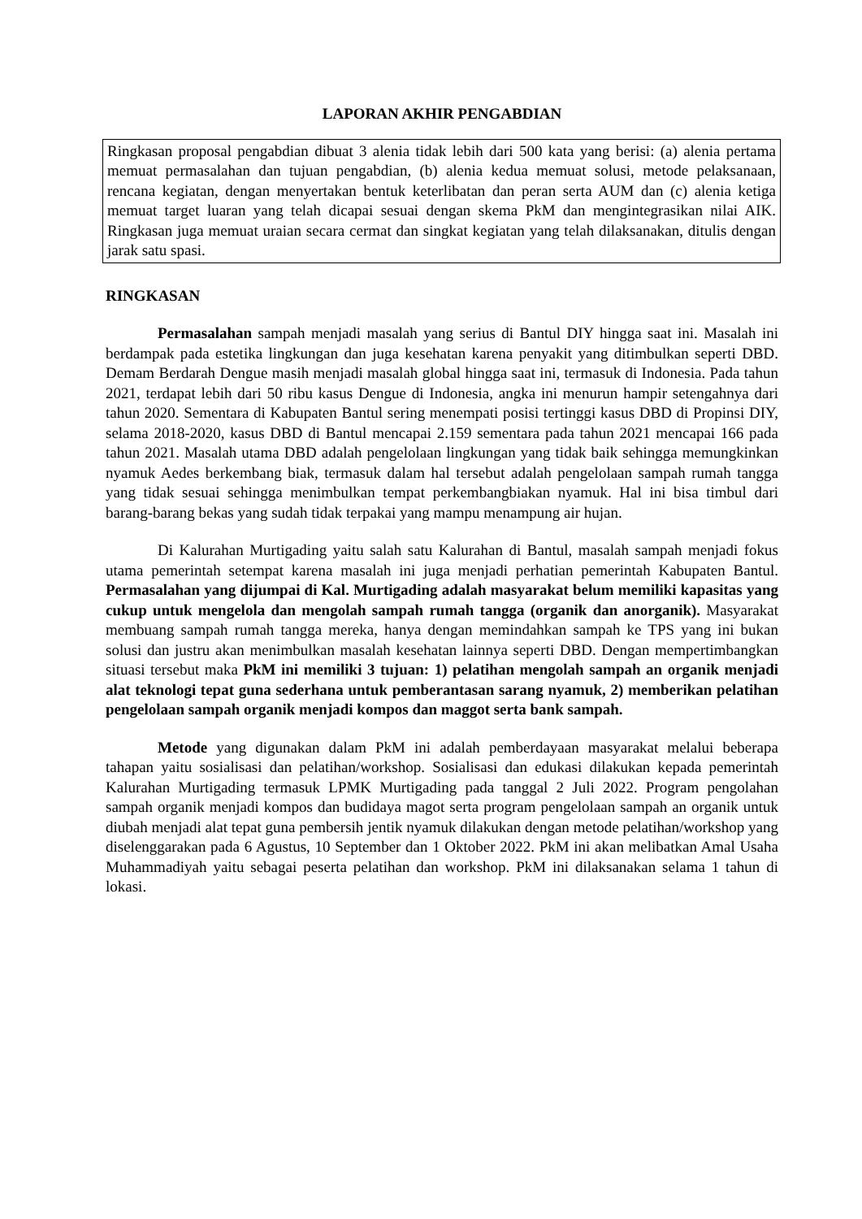LAPORAN AKHIR PENGABDIAN
Ringkasan proposal pengabdian dibuat 3 alenia tidak lebih dari 500 kata yang berisi: (a) alenia pertama memuat permasalahan dan tujuan pengabdian, (b) alenia kedua memuat solusi, metode pelaksanaan, rencana kegiatan, dengan menyertakan bentuk keterlibatan dan peran serta AUM dan (c) alenia ketiga memuat target luaran yang telah dicapai sesuai dengan skema PkM dan mengintegrasikan nilai AIK. Ringkasan juga memuat uraian secara cermat dan singkat kegiatan yang telah dilaksanakan, ditulis dengan jarak satu spasi.
RINGKASAN
Permasalahan sampah menjadi masalah yang serius di Bantul DIY hingga saat ini. Masalah ini berdampak pada estetika lingkungan dan juga kesehatan karena penyakit yang ditimbulkan seperti DBD. Demam Berdarah Dengue masih menjadi masalah global hingga saat ini, termasuk di Indonesia. Pada tahun 2021, terdapat lebih dari 50 ribu kasus Dengue di Indonesia, angka ini menurun hampir setengahnya dari tahun 2020. Sementara di Kabupaten Bantul sering menempati posisi tertinggi kasus DBD di Propinsi DIY, selama 2018-2020, kasus DBD di Bantul mencapai 2.159 sementara pada tahun 2021 mencapai 166 pada tahun 2021. Masalah utama DBD adalah pengelolaan lingkungan yang tidak baik sehingga memungkinkan nyamuk Aedes berkembang biak, termasuk dalam hal tersebut adalah pengelolaan sampah rumah tangga yang tidak sesuai sehingga menimbulkan tempat perkembangbiakan nyamuk. Hal ini bisa timbul dari barang-barang bekas yang sudah tidak terpakai yang mampu menampung air hujan.
Di Kalurahan Murtigading yaitu salah satu Kalurahan di Bantul, masalah sampah menjadi fokus utama pemerintah setempat karena masalah ini juga menjadi perhatian pemerintah Kabupaten Bantul. Permasalahan yang dijumpai di Kal. Murtigading adalah masyarakat belum memiliki kapasitas yang cukup untuk mengelola dan mengolah sampah rumah tangga (organik dan anorganik). Masyarakat membuang sampah rumah tangga mereka, hanya dengan memindahkan sampah ke TPS yang ini bukan solusi dan justru akan menimbulkan masalah kesehatan lainnya seperti DBD. Dengan mempertimbangkan situasi tersebut maka PkM ini memiliki 3 tujuan: 1) pelatihan mengolah sampah an organik menjadi alat teknologi tepat guna sederhana untuk pemberantasan sarang nyamuk, 2) memberikan pelatihan pengelolaan sampah organik menjadi kompos dan maggot serta bank sampah.
Metode yang digunakan dalam PkM ini adalah pemberdayaan masyarakat melalui beberapa tahapan yaitu sosialisasi dan pelatihan/workshop. Sosialisasi dan edukasi dilakukan kepada pemerintah Kalurahan Murtigading termasuk LPMK Murtigading pada tanggal 2 Juli 2022. Program pengolahan sampah organik menjadi kompos dan budidaya magot serta program pengelolaan sampah an organik untuk diubah menjadi alat tepat guna pembersih jentik nyamuk dilakukan dengan metode pelatihan/workshop yang diselenggarakan pada 6 Agustus, 10 September dan 1 Oktober 2022. PkM ini akan melibatkan Amal Usaha Muhammadiyah yaitu sebagai peserta pelatihan dan workshop. PkM ini dilaksanakan selama 1 tahun di lokasi.